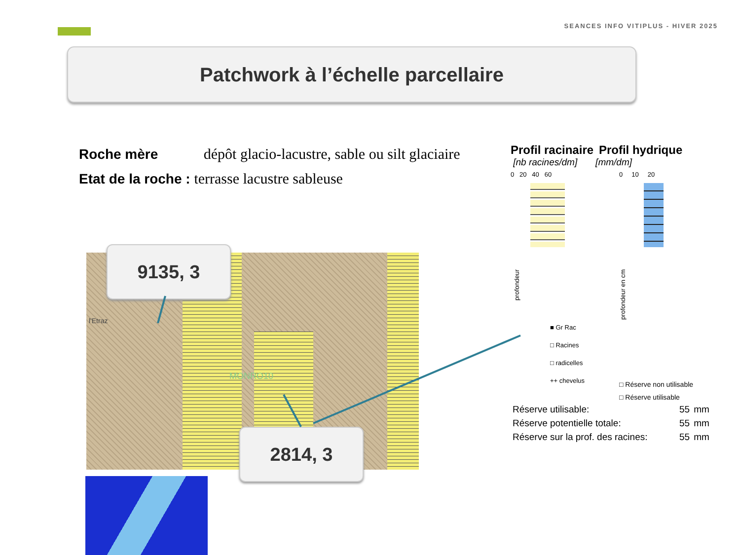SEANCES INFO VITIPLUS - HIVER 2025
Patchwork à l’échelle parcellaire
Roche mère dépôt glacio-lacustre, sable ou silt glaciaire
Etat de la roche : terrasse lacustre sableuse
MONRO10
l'Etraz
9135, 3
2814, 3
Profil racinaire Profil hydrique
[nb racines/dm] [mm/dm]
0 20 40 60
profondeur
■ Gr Rac
□ Racines
□ radicelles
++ chevelus
0 10 20
profondeur en cm
□ Réserve non utilisable
□ Réserve utilisable
| Réserve utilisable: | 55 | mm |
| Réserve potentielle totale: | 55 | mm |
| Réserve sur la prof. des racines: | 55 | mm |